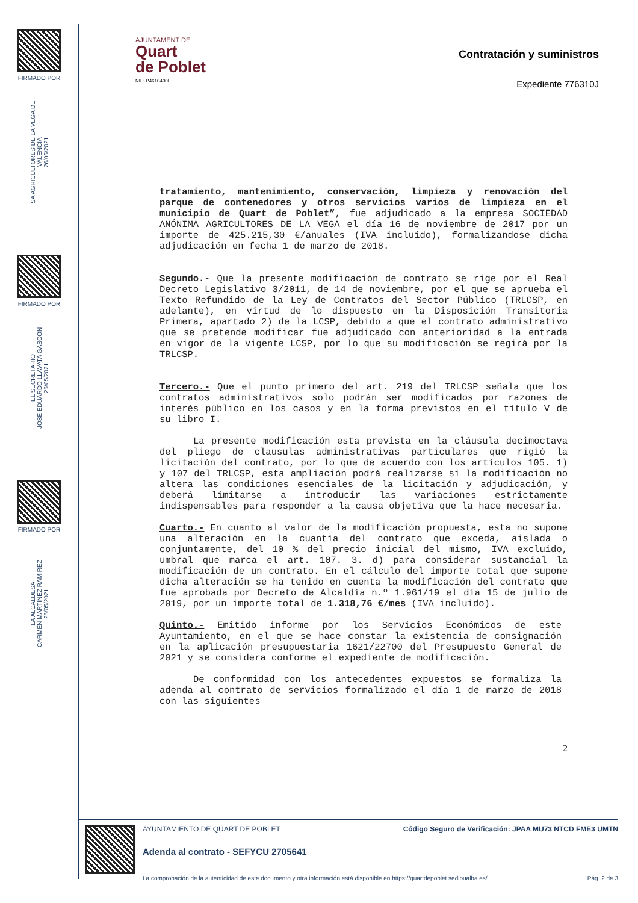FIRMADO POR
SA AGRICULTORES DE LA VEGA DE VALENCIA
26/05/2021
FIRMADO POR
EL SECRETARIO
JOSE EDUARDO LLAVATA GASCON
26/05/2021
FIRMADO POR
LA ALCALDESA
CARMEN MARTINEZ RAMIREZ
26/05/2021
AJUNTAMENT DE
Quart
de Poblet
NIF: P4610400F
Contratación y suministros
Expediente 776310J
tratamiento, mantenimiento, conservación, limpieza y renovación del parque de contenedores y otros servicios varios de limpieza en el municipio de Quart de Poblet”, fue adjudicado a la empresa SOCIEDAD ANÓNIMA AGRICULTORES DE LA VEGA el día 16 de noviembre de 2017 por un importe de 425.215,30 €/anuales (IVA incluido), formalizandose dicha adjudicación en fecha 1 de marzo de 2018.
Segundo.- Que la presente modificación de contrato se rige por el Real Decreto Legislativo 3/2011, de 14 de noviembre, por el que se aprueba el Texto Refundido de la Ley de Contratos del Sector Público (TRLCSP, en adelante), en virtud de lo dispuesto en la Disposición Transitoria Primera, apartado 2) de la LCSP, debido a que el contrato administrativo que se pretende modificar fue adjudicado con anterioridad a la entrada en vigor de la vigente LCSP, por lo que su modificación se regirá por la TRLCSP.
Tercero.- Que el punto primero del art. 219 del TRLCSP señala que los contratos administrativos solo podrán ser modificados por razones de interés público en los casos y en la forma previstos en el título V de su libro I.
La presente modificación esta prevista en la cláusula decimoctava del pliego de clausulas administrativas particulares que rigió la licitación del contrato, por lo que de acuerdo con los artículos 105. 1) y 107 del TRLCSP, esta ampliación podrá realizarse si la modificación no altera las condiciones esenciales de la licitación y adjudicación, y deberá limitarse a introducir las variaciones estrictamente indispensables para responder a la causa objetiva que la hace necesaria.
Cuarto.- En cuanto al valor de la modificación propuesta, esta no supone una alteración en la cuantía del contrato que exceda, aislada o conjuntamente, del 10 % del precio inicial del mismo, IVA excluido, umbral que marca el art. 107. 3. d) para considerar sustancial la modificación de un contrato. En el cálculo del importe total que supone dicha alteración se ha tenido en cuenta la modificación del contrato que fue aprobada por Decreto de Alcaldía n.º 1.961/19 el día 15 de julio de 2019, por un importe total de 1.318,76 €/mes (IVA incluido).
Quinto.- Emitido informe por los Servicios Económicos de este Ayuntamiento, en el que se hace constar la existencia de consignación en la aplicación presupuestaria 1621/22700 del Presupuesto General de 2021 y se considera conforme el expediente de modificación.
De conformidad con los antecedentes expuestos se formaliza la adenda al contrato de servicios formalizado el día 1 de marzo de 2018 con las siguientes
2
AYUNTAMIENTO DE QUART DE POBLET Código Seguro de Verificación: JPAA MU73 NTCD FME3 UMTN
Adenda al contrato - SEFYCU 2705641
La comprobación de la autenticidad de este documento y otra información está disponible en https://quartdepoblet.sedipualba.es/ Pág. 2 de 3